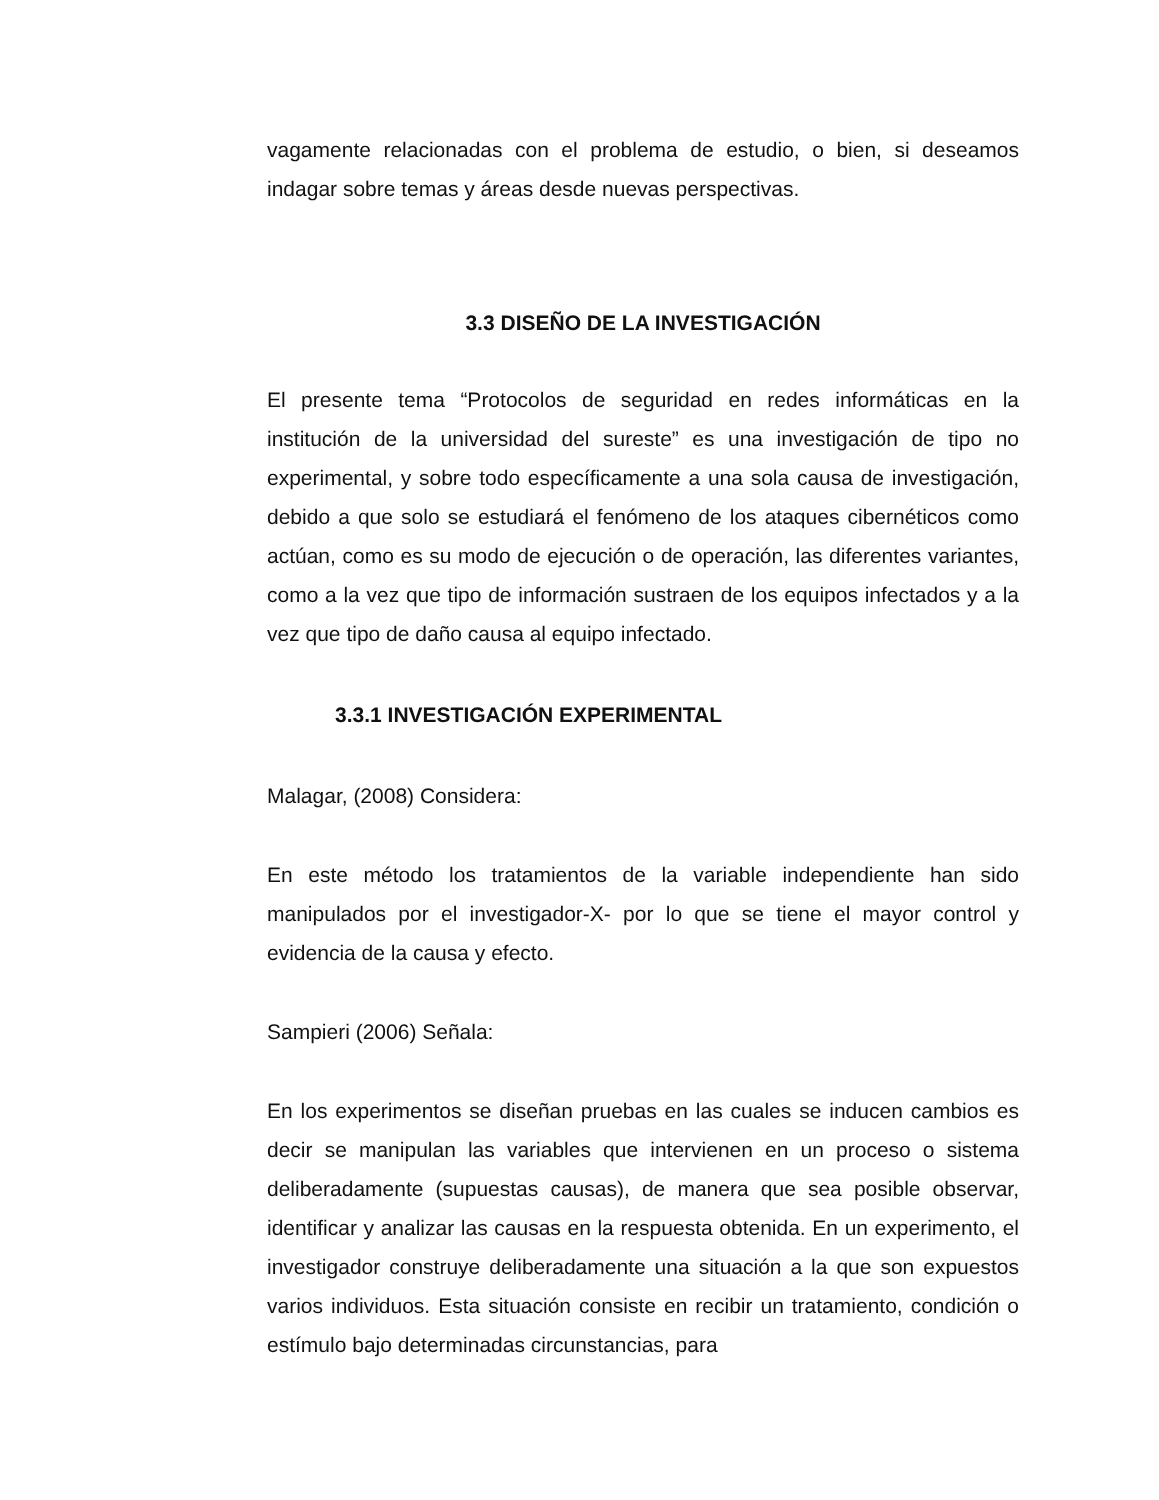vagamente relacionadas con el problema de estudio, o bien, si deseamos indagar sobre temas y áreas desde nuevas perspectivas.
3.3 DISEÑO DE LA INVESTIGACIÓN
El presente tema “Protocolos de seguridad en redes informáticas en la institución de la universidad del sureste” es una investigación de tipo no experimental, y sobre todo específicamente a una sola causa de investigación, debido a que solo se estudiará el fenómeno de los ataques cibernéticos como actúan, como es su modo de ejecución o de operación, las diferentes variantes, como a la vez que tipo de información sustraen de los equipos infectados y a la vez que tipo de daño causa al equipo infectado.
3.3.1 INVESTIGACIÓN EXPERIMENTAL
Malagar, (2008) Considera:
En este método los tratamientos de la variable independiente han sido manipulados por el investigador-X- por lo que se tiene el mayor control y evidencia de la causa y efecto.
Sampieri (2006) Señala:
En los experimentos se diseñan pruebas en las cuales se inducen cambios es decir se manipulan las variables que intervienen en un proceso o sistema deliberadamente (supuestas causas), de manera que sea posible observar, identificar y analizar las causas en la respuesta obtenida. En un experimento, el investigador construye deliberadamente una situación a la que son expuestos varios individuos. Esta situación consiste en recibir un tratamiento, condición o estímulo bajo determinadas circunstancias, para